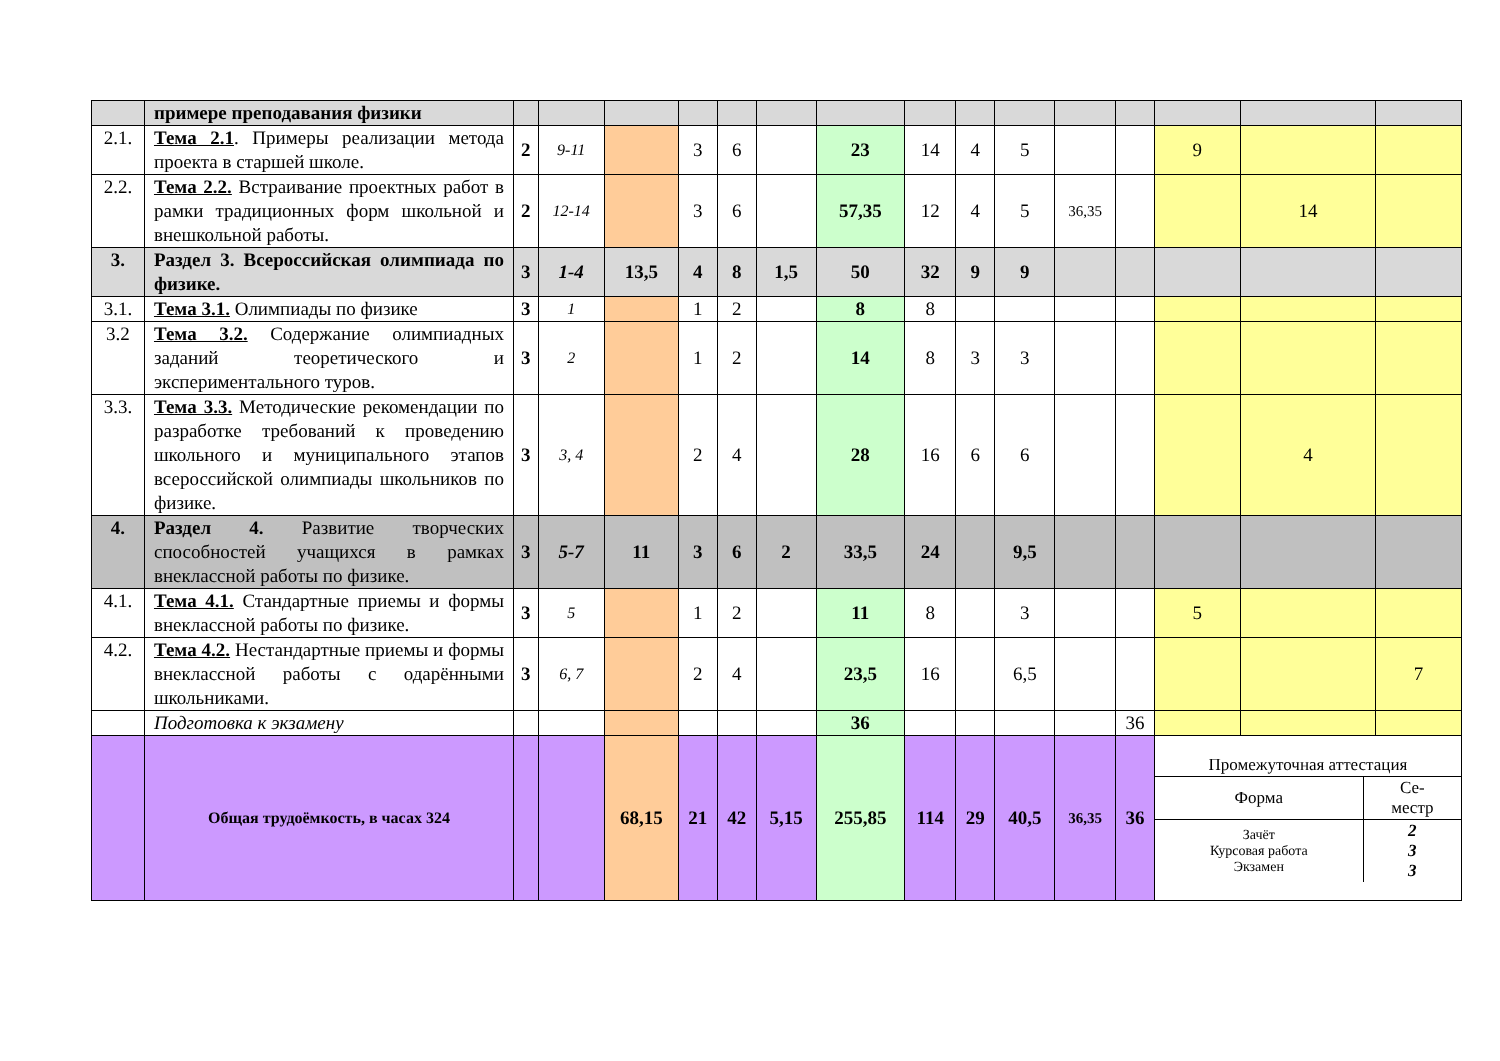| | примере преподавания физики | | | | | | | | | | | | | | | |
| 2.1. | Тема 2.1 . Примеры реализации метода проекта в старшей школе. | 2 | 9-11 | | 3 | 6 | | 23 | 14 | 4 | 5 | | | 9 | | |
| 2.2. | Тема 2.2. Встраивание проектных работ в рамки традиционных форм школьной и внешкольной работы. | 2 | 12-14 | | 3 | 6 | | 57,35 | 12 | 4 | 5 | 36,35 | | | 14 | |
| 3. | Раздел 3. Всероссийская олимпиада по физике. | 3 | 1-4 | 13,5 | 4 | 8 | 1,5 | 50 | 32 | 9 | 9 | | | | | |
| 3.1. | Тема 3.1. Олимпиады по физике | 3 | 1 | | 1 | 2 | | 8 | 8 | | | | | | | |
| 3.2 | Тема 3.2. Содержание олимпиадных заданий теоретического и экспериментального туров. | 3 | 2 | | 1 | 2 | | 14 | 8 | 3 | 3 | | | | | |
| 3.3. | Тема 3.3. Методические рекомендации по разработке требований к проведению школьного и муниципального этапов всероссийской олимпиады школьников по физике. | 3 | 3, 4 | | 2 | 4 | | 28 | 16 | 6 | 6 | | | | 4 | |
| 4. | Раздел 4. Развитие творческих способностей учащихся в рамках внеклассной работы по физике. | 3 | 5-7 | 11 | 3 | 6 | 2 | 33,5 | 24 | | 9,5 | | | | | |
| 4.1. | Тема 4.1. Стандартные приемы и формы внеклассной работы по физике. | 3 | 5 | | 1 | 2 | | 11 | 8 | | 3 | | | 5 | | |
| 4.2. | Тема 4.2. Нестандартные приемы и формы внеклассной работы с одарёнными школьниками. | 3 | 6, 7 | | 2 | 4 | | 23,5 | 16 | | 6,5 | | | | | 7 |
| | Подготовка к экзамену | | | | | | | 36 | | | | | 36 | | | |
| | Общая трудоёмкость, в часах 324 | | | 68,15 | 21 | 42 | 5,15 | 255,85 | 114 | 29 | 40,5 | 36,35 | 36 | / Промежуточная аттестация / / / Форма / Се- местр / / Зачёт Курсовая работа Экзамен / 2 3 3 / | | |